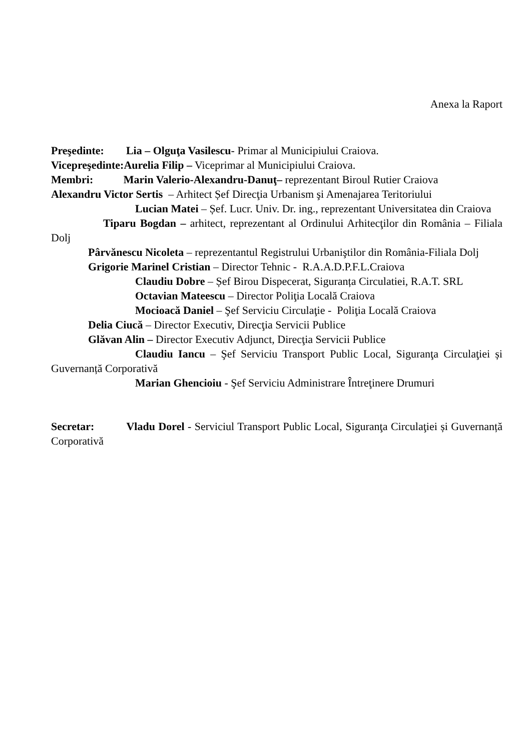Anexa la Raport
Preşedinte: Lia – Olguţa Vasilescu- Primar al Municipiului Craiova.
Vicepreşedinte:Aurelia Filip – Viceprimar al Municipiului Craiova.
Membri: Marin Valerio-Alexandru-Danuţ– reprezentant Biroul Rutier Craiova
Alexandru Victor Sertis – Arhitect Șef Direcţia Urbanism şi Amenajarea Teritoriului
Lucian Matei – Șef. Lucr. Univ. Dr. ing., reprezentant Universitatea din Craiova
Tiparu Bogdan – arhitect, reprezentant al Ordinului Arhitecţilor din România – Filiala Dolj
Pârvănescu Nicoleta – reprezentantul Registrului Urbaniştilor din România-Filiala Dolj
Grigorie Marinel Cristian – Director Tehnic - R.A.A.D.P.F.L.Craiova
Claudiu Dobre – Șef Birou Dispecerat, Siguranța Circulatiei, R.A.T. SRL
Octavian Mateescu – Director Poliţia Locală Craiova
Mocioacă Daniel – Şef Serviciu Circulaţie - Poliţia Locală Craiova
Delia Ciucă – Director Executiv, Direcţia Servicii Publice
Glăvan Alin – Director Executiv Adjunct, Direcţia Servicii Publice
Claudiu Iancu – Şef Serviciu Transport Public Local, Siguranţa Circulaţiei și Guvernanță Corporativă
Marian Ghencioiu - Şef Serviciu Administrare Întreţinere Drumuri
Secretar: Vladu Dorel - Serviciul Transport Public Local, Siguranţa Circulaţiei și Guvernanță Corporativă